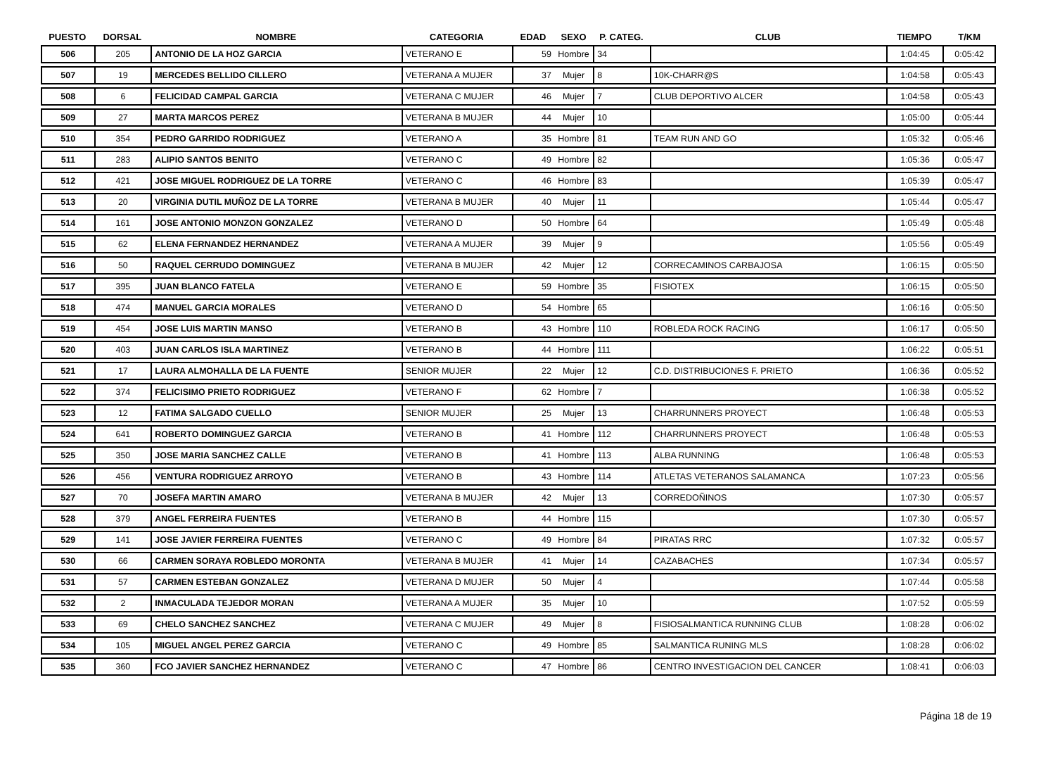| PUESTO | DORSAL | NOMBRE | CATEGORIA | EDAD | SEXO | P. CATEG. | CLUB | TIEMPO | T/KM |
| --- | --- | --- | --- | --- | --- | --- | --- | --- | --- |
| 506 | 205 | ANTONIO DE LA HOZ GARCIA | VETERANO E | 59 | Hombre | 34 | | 1:04:45 | 0:05:42 |
| 507 | 19 | MERCEDES BELLIDO CILLERO | VETERANA A MUJER | 37 | Mujer | 8 | 10K-CHARR@S | 1:04:58 | 0:05:43 |
| 508 | 6 | FELICIDAD CAMPAL GARCIA | VETERANA C MUJER | 46 | Mujer | 7 | CLUB DEPORTIVO ALCER | 1:04:58 | 0:05:43 |
| 509 | 27 | MARTA MARCOS PEREZ | VETERANA B MUJER | 44 | Mujer | 10 | | 1:05:00 | 0:05:44 |
| 510 | 354 | PEDRO GARRIDO RODRIGUEZ | VETERANO A | 35 | Hombre | 81 | TEAM RUN AND GO | 1:05:32 | 0:05:46 |
| 511 | 283 | ALIPIO SANTOS BENITO | VETERANO C | 49 | Hombre | 82 | | 1:05:36 | 0:05:47 |
| 512 | 421 | JOSE MIGUEL RODRIGUEZ DE LA TORRE | VETERANO C | 46 | Hombre | 83 | | 1:05:39 | 0:05:47 |
| 513 | 20 | VIRGINIA DUTIL MUÑOZ DE LA TORRE | VETERANA B MUJER | 40 | Mujer | 11 | | 1:05:44 | 0:05:47 |
| 514 | 161 | JOSE ANTONIO MONZON GONZALEZ | VETERANO D | 50 | Hombre | 64 | | 1:05:49 | 0:05:48 |
| 515 | 62 | ELENA FERNANDEZ HERNANDEZ | VETERANA A MUJER | 39 | Mujer | 9 | | 1:05:56 | 0:05:49 |
| 516 | 50 | RAQUEL CERRUDO DOMINGUEZ | VETERANA B MUJER | 42 | Mujer | 12 | CORRECAMINOS CARBAJOSA | 1:06:15 | 0:05:50 |
| 517 | 395 | JUAN BLANCO FATELA | VETERANO E | 59 | Hombre | 35 | FISIOTEX | 1:06:15 | 0:05:50 |
| 518 | 474 | MANUEL GARCIA MORALES | VETERANO D | 54 | Hombre | 65 | | 1:06:16 | 0:05:50 |
| 519 | 454 | JOSE LUIS MARTIN MANSO | VETERANO B | 43 | Hombre | 110 | ROBLEDA ROCK RACING | 1:06:17 | 0:05:50 |
| 520 | 403 | JUAN CARLOS ISLA MARTINEZ | VETERANO B | 44 | Hombre | 111 | | 1:06:22 | 0:05:51 |
| 521 | 17 | LAURA ALMOHALLA DE LA FUENTE | SENIOR MUJER | 22 | Mujer | 12 | C.D. DISTRIBUCIONES F. PRIETO | 1:06:36 | 0:05:52 |
| 522 | 374 | FELICISIMO PRIETO RODRIGUEZ | VETERANO F | 62 | Hombre | 7 | | 1:06:38 | 0:05:52 |
| 523 | 12 | FATIMA SALGADO CUELLO | SENIOR MUJER | 25 | Mujer | 13 | CHARRUNNERS PROYECT | 1:06:48 | 0:05:53 |
| 524 | 641 | ROBERTO DOMINGUEZ GARCIA | VETERANO B | 41 | Hombre | 112 | CHARRUNNERS PROYECT | 1:06:48 | 0:05:53 |
| 525 | 350 | JOSE MARIA SANCHEZ CALLE | VETERANO B | 41 | Hombre | 113 | ALBA RUNNING | 1:06:48 | 0:05:53 |
| 526 | 456 | VENTURA RODRIGUEZ ARROYO | VETERANO B | 43 | Hombre | 114 | ATLETAS VETERANOS SALAMANCA | 1:07:23 | 0:05:56 |
| 527 | 70 | JOSEFA MARTIN AMARO | VETERANA B MUJER | 42 | Mujer | 13 | CORREDOÑINOS | 1:07:30 | 0:05:57 |
| 528 | 379 | ANGEL FERREIRA FUENTES | VETERANO B | 44 | Hombre | 115 | | 1:07:30 | 0:05:57 |
| 529 | 141 | JOSE JAVIER FERREIRA FUENTES | VETERANO C | 49 | Hombre | 84 | PIRATAS RRC | 1:07:32 | 0:05:57 |
| 530 | 66 | CARMEN SORAYA ROBLEDO MORONTA | VETERANA B MUJER | 41 | Mujer | 14 | CAZABACHES | 1:07:34 | 0:05:57 |
| 531 | 57 | CARMEN ESTEBAN GONZALEZ | VETERANA D MUJER | 50 | Mujer | 4 | | 1:07:44 | 0:05:58 |
| 532 | 2 | INMACULADA TEJEDOR MORAN | VETERANA A MUJER | 35 | Mujer | 10 | | 1:07:52 | 0:05:59 |
| 533 | 69 | CHELO SANCHEZ SANCHEZ | VETERANA C MUJER | 49 | Mujer | 8 | FISIOSALMANTICA RUNNING CLUB | 1:08:28 | 0:06:02 |
| 534 | 105 | MIGUEL ANGEL PEREZ GARCIA | VETERANO C | 49 | Hombre | 85 | SALMANTICA RUNING MLS | 1:08:28 | 0:06:02 |
| 535 | 360 | FCO JAVIER SANCHEZ HERNANDEZ | VETERANO C | 47 | Hombre | 86 | CENTRO INVESTIGACION DEL CANCER | 1:08:41 | 0:06:03 |
Página 18 de 19